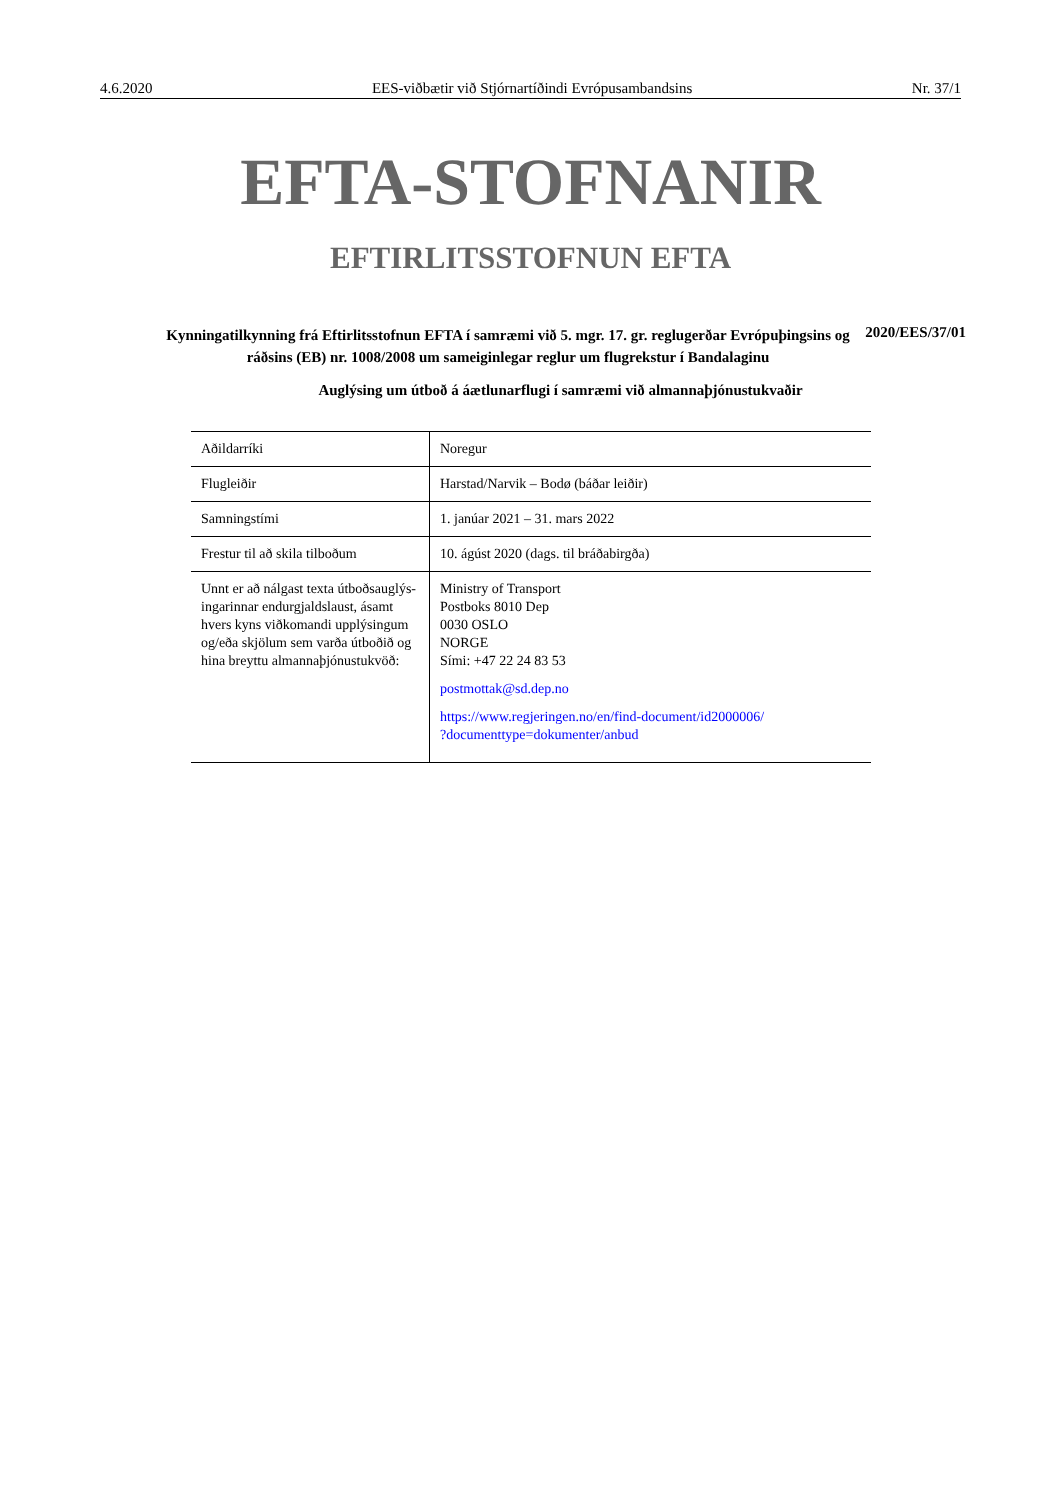4.6.2020 EES-viðbætir við Stjórnartíðindi Evrópusambandsins Nr. 37/1
EFTA-STOFNANIR
EFTIRLITSSTOFNUN EFTA
Kynningatilkynning frá Eftirlitsstofnun EFTA í samræmi við 5. mgr. 17. gr. reglugerðar Evrópuþingsins og ráðsins (EB) nr. 1008/2008 um sameiginlegar reglur um flugrekstur í Bandalaginu
2020/EES/37/01
Auglýsing um útboð á áætlunarflugi í samræmi við almannaþjónustukvaðir
| Aðildarríki | Noregur |
| Flugleiðir | Harstad/Narvik – Bodø (báðar leiðir) |
| Samningstími | 1. janúar 2021 – 31. mars 2022 |
| Frestur til að skila tilboðum | 10. ágúst 2020 (dags. til bráðabirgða) |
| Unnt er að nálgast texta útboðsauglýs­ingarinnar endurgjaldslaust, ásamt hvers kyns viðkomandi upplýsingum og/eða skjölum sem varða útboðið og hina breyttu almannaþjónustukvöð: | Ministry of Transport Postboks 8010 Dep 0030 OSLO NORGE Sími: +47 22 24 83 53 postmottak@sd.dep.no https://www.regjeringen.no/en/find-document/id2000006/ ?documenttype=dokumenter/anbud |